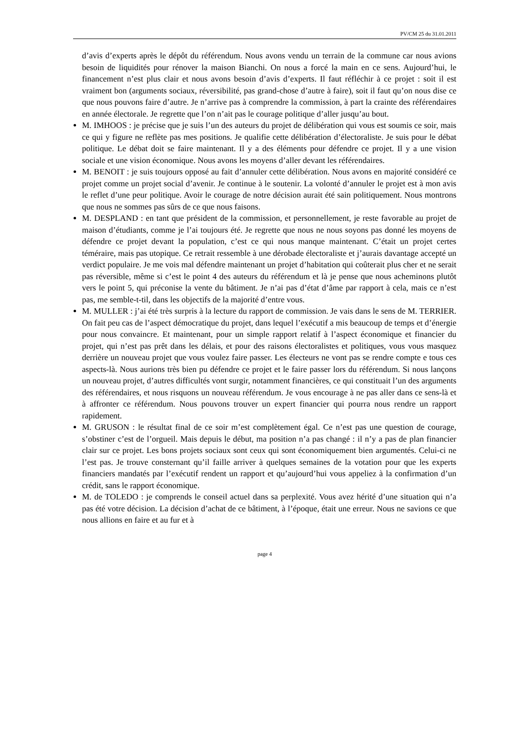PV/CM 25 du 31.01.2011
d’avis d’experts après le dépôt du référendum. Nous avons vendu un terrain de la commune car nous avions besoin de liquidités pour rénover la maison Bianchi. On nous a forcé la main en ce sens. Aujourd’hui, le financement n’est plus clair et nous avons besoin d’avis d’experts. Il faut réfléchir à ce projet : soit il est vraiment bon (arguments sociaux, réversibilité, pas grand-chose d’autre à faire), soit il faut qu’on nous dise ce que nous pouvons faire d’autre. Je n’arrive pas à comprendre la commission, à part la crainte des référendaires en année électorale. Je regrette que l’on n’ait pas le courage politique d’aller jusqu’au bout.
M. IMHOOS : je précise que je suis l’un des auteurs du projet de délibération qui vous est soumis ce soir, mais ce qui y figure ne reflète pas mes positions. Je qualifie cette délibération d’électoraliste. Je suis pour le débat politique. Le débat doit se faire maintenant. Il y a des éléments pour défendre ce projet. Il y a une vision sociale et une vision économique. Nous avons les moyens d’aller devant les référendaires.
M. BENOIT : je suis toujours opposé au fait d’annuler cette délibération. Nous avons en majorité considéré ce projet comme un projet social d’avenir. Je continue à le soutenir. La volonté d’annuler le projet est à mon avis le reflet d’une peur politique. Avoir le courage de notre décision aurait été sain politiquement. Nous montrons que nous ne sommes pas sûrs de ce que nous faisons.
M. DESPLAND : en tant que président de la commission, et personnellement, je reste favorable au projet de maison d’étudiants, comme je l’ai toujours été. Je regrette que nous ne nous soyons pas donné les moyens de défendre ce projet devant la population, c’est ce qui nous manque maintenant. C’était un projet certes téméraire, mais pas utopique. Ce retrait ressemble à une dérobade électoraliste et j’aurais davantage accepté un verdict populaire. Je me vois mal défendre maintenant un projet d’habitation qui coûterait plus cher et ne serait pas réversible, même si c’est le point 4 des auteurs du référendum et là je pense que nous acheminons plutôt vers le point 5, qui préconise la vente du bâtiment. Je n’ai pas d’état d’âme par rapport à cela, mais ce n’est pas, me semble-t-til, dans les objectifs de la majorité d’entre vous.
M. MULLER : j’ai été très surpris à la lecture du rapport de commission. Je vais dans le sens de M. TERRIER. On fait peu cas de l’aspect démocratique du projet, dans lequel l’exécutif a mis beaucoup de temps et d’énergie pour nous convaincre. Et maintenant, pour un simple rapport relatif à l’aspect économique et financier du projet, qui n’est pas prêt dans les délais, et pour des raisons électoralistes et politiques, vous vous masquez derrière un nouveau projet que vous voulez faire passer. Les électeurs ne vont pas se rendre compte e tous ces aspects-là. Nous aurions très bien pu défendre ce projet et le faire passer lors du référendum. Si nous lançons un nouveau projet, d’autres difficultés vont surgir, notamment financières, ce qui constituait l’un des arguments des référendaires, et nous risquons un nouveau référendum. Je vous encourage à ne pas aller dans ce sens-là et à affronter ce référendum. Nous pouvons trouver un expert financier qui pourra nous rendre un rapport rapidement.
M. GRUSON : le résultat final de ce soir m’est complètement égal. Ce n’est pas une question de courage, s’obstiner c’est de l’orgueil. Mais depuis le début, ma position n’a pas changé : il n’y a pas de plan financier clair sur ce projet. Les bons projets sociaux sont ceux qui sont économiquement bien argumentés. Celui-ci ne l’est pas. Je trouve consternant qu’il faille arriver à quelques semaines de la votation pour que les experts financiers mandatés par l’exécutif rendent un rapport et qu’aujourd’hui vous appeliez à la confirmation d’un crédit, sans le rapport économique.
M. de TOLEDO : je comprends le conseil actuel dans sa perplexité. Vous avez hérité d’une situation qui n’a pas été votre décision. La décision d’achat de ce bâtiment, à l’époque, était une erreur. Nous ne savions ce que nous allions en faire et au fur et à
page 4